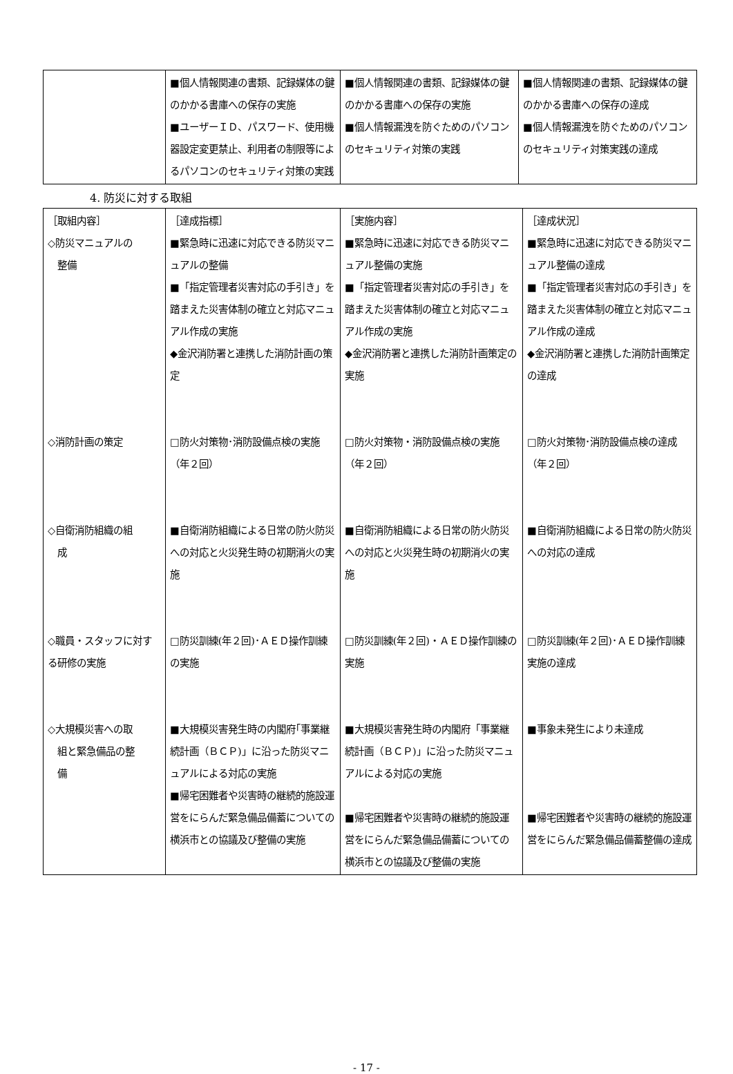| | ■個人情報関連の書類、記録媒体の鍵のかかる書庫への保存の実施 ■ユーザーＩＤ、パスワード、使用機器設定変更禁止、利用者の制限等によるパソコンのセキュリティ対策の実践 | ■個人情報関連の書類、記録媒体の鍵のかかる書庫への保存の実施 ■個人情報漏洩を防ぐためのパソコンのセキュリティ対策の実践 | ■個人情報関連の書類、記録媒体の鍵のかかる書庫への保存の達成 ■個人情報漏洩を防ぐためのパソコンのセキュリティ対策実践の達成 |
4. 防災に対する取組
| ［取組内容］ ◇防災マニュアルの 整備 ◇消防計画の策定 ◇自衛消防組織の組 成 ◇職員・スタッフに対する研修の実施 ◇大規模災害への取 組と緊急備品の整 備 | ［達成指標］ ■緊急時に迅速に対応できる防災マニュアルの整備 ■「指定管理者災害対応の手引き」を踏まえた災害体制の確立と対応マニュアル作成の実施 ◆金沢消防署と連携した消防計画の策定 □防火対策物･消防設備点検の実施（年２回） ■自衛消防組織による日常の防火防災への対応と火災発生時の初期消火の実施 □防災訓練(年２回)･ＡＥＤ操作訓練の実施 ■大規模災害発生時の内閣府｢事業継続計画（ＢＣＰ)」に沿った防災マニュアルによる対応の実施 ■帰宅困難者や災害時の継続的施設運営をにらんだ緊急備品備蓄についての横浜市との協議及び整備の実施 | ［実施内容］ ■緊急時に迅速に対応できる防災マニュアル整備の実施 ■「指定管理者災害対応の手引き」を踏まえた災害体制の確立と対応マニュアル作成の実施 ◆金沢消防署と連携した消防計画策定の実施 □防火対策物・消防設備点検の実施（年２回） ■自衛消防組織による日常の防火防災への対応と火災発生時の初期消火の実施 □防災訓練(年２回)・ＡＥＤ操作訓練の実施 ■大規模災害発生時の内閣府「事業継続計画（ＢＣＰ)」に沿った防災マニュアルによる対応の実施 ■帰宅困難者や災害時の継続的施設運営をにらんだ緊急備品備蓄についての横浜市との協議及び整備の実施 | ［達成状況］ ■緊急時に迅速に対応できる防災マニュアル整備の達成 ■「指定管理者災害対応の手引き」を踏まえた災害体制の確立と対応マニュアル作成の達成 ◆金沢消防署と連携した消防計画策定の達成 □防火対策物･消防設備点検の達成（年２回） ■自衛消防組織による日常の防火防災への対応の達成 □防災訓練(年２回)･ＡＥＤ操作訓練実施の達成 ■事象未発生により未達成 ■帰宅困難者や災害時の継続的施設運営をにらんだ緊急備品備蓄整備の達成 |
- 17 -